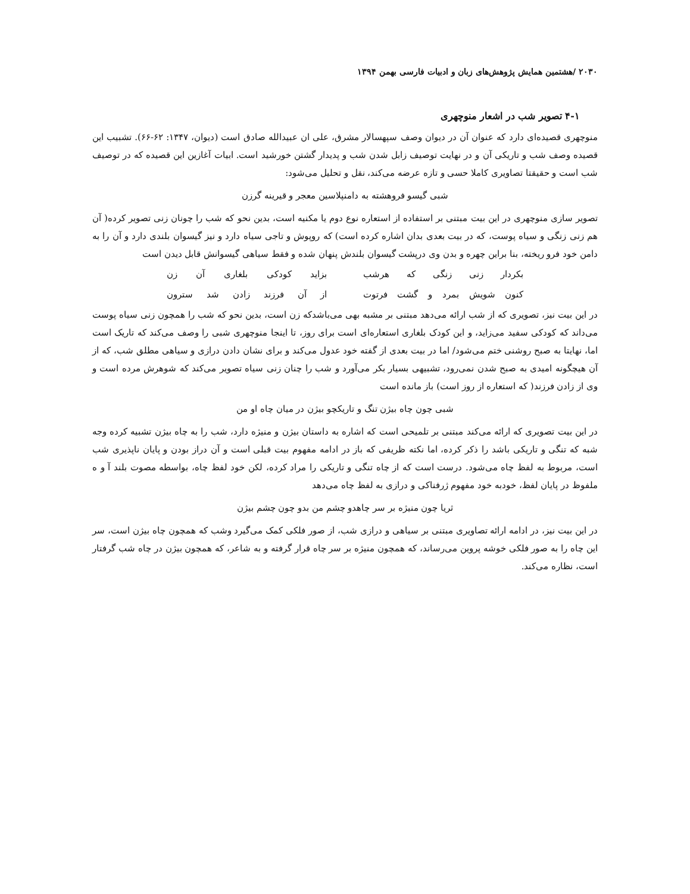۲۰۳۰ /هشتمین همایش پژوهش‌های زبان و ادبیات فارسی بهمن ۱۳۹۴
۴-۱ تصویر شب در اشعار منوچهری
منوچهری قصیده‌ای دارد که عنوان آن در دیوان وصف سپهسالار مشرق، علی ان عبیدالله صادق است (دیوان، ۱۳۴۷: ۶۲-۶۶). تشبیب این قصیده وصف شب و تاریکی آن و در نهایت توصیف زابل شدن شب و پدیدار گشتن خورشید است. ابیات آغازین این قصیده که در توصیف شب است و حقیقتا تصاویری کاملا حسی و تازه عرضه می‌کند، نقل و تحلیل می‌شود:
شبی گیسو فروهشته به دامنپلاسین معجر و قیرینه گرزن
تصویر سازی منوچهری در این بیت مبتنی بر استفاده از استعاره نوع دوم یا مکنیه است، بدین نحو که شب را چونان زنی تصویر کرده( آن هم زنی زنگی و سیاه پوست، که در بیت بعدی بدان اشاره کرده است) که روپوش و تاجی سیاه دارد و نیز گیسوان بلندی دارد و آن را به دامن خود فرو ریخته، بنا براین چهره و بدن وی درپشت گیسوان بلندش پنهان شده و فقط سیاهی گیسوانش قابل دیدن است
بکردار زنی زنگی که هرشب بزاید کودکی بلغاری آن زن
کنون شویش بمرد و گشت فرتوت از آن فرزند زادن شد سترون
در این بیت نیز، تصویری که از شب ارائه می‌دهد مبتنی بر مشبه بهی می‌باشدکه زن است، بدین نحو که شب را همچون زنی سیاه پوست می‌داند که کودکی سفید می‌زاید، و این کودک بلغاری استعاره‌ای است برای روز، تا اینجا منوچهری شبی را وصف می‌کند که تاریک است اما، نهایتا به صبح روشنی ختم می‌شود/ اما در بیت بعدی از گفته خود عدول می‌کند و برای نشان دادن درازی و سیاهی مطلق شب، که از آن هیچگونه امیدی به صبح شدن نمی‌رود، تشبیهی بسیار بکر می‌آورد و شب را چنان زنی سیاه تصویر می‌کند که شوهرش مرده است و وی از زادن فرزند( که استعاره از روز است) باز مانده است
شبی چون چاه بیژن تنگ و تاریکچو بیژن در میان چاه او من
در این بیت تصویری که ارائه می‌کند مبتنی بر تلمیحی است که اشاره به داستان بیژن و منیژه دارد، شب را به چاه بیژن تشبیه کرده وجه شبه که تنگی و تاریکی باشد را ذکر کرده، اما نکته ظریفی که باز در ادامه مفهوم بیت قبلی است و آن دراز بودن و پایان ناپذیری شب است، مربوط به لفظ چاه می‌شود. درست است که از چاه تنگی و تاریکی را مراد کرده، لکن خود لفظ چاه، بواسطه مصوت بلند آ و ه ملفوظ در پایان لفظ، خودبه خود مفهوم ژرفناکی و درازی به لفظ چاه می‌دهد
ثریا چون منیژه بر سر چاهدو چشم من بدو چون چشم بیژن
در این بیت نیز، در ادامه ارائه تصاویری مبتنی بر سیاهی و درازی شب، از صور فلکی کمک می‌گیرد وشب که همچون چاه بیژن است، سر این چاه را به صور فلکی خوشه پروین می‌رساند، که همچون منیژه بر سر چاه قرار گرفته و به شاعر، که همچون بیژن در چاه شب گرفتار است، نظاره می‌کند.